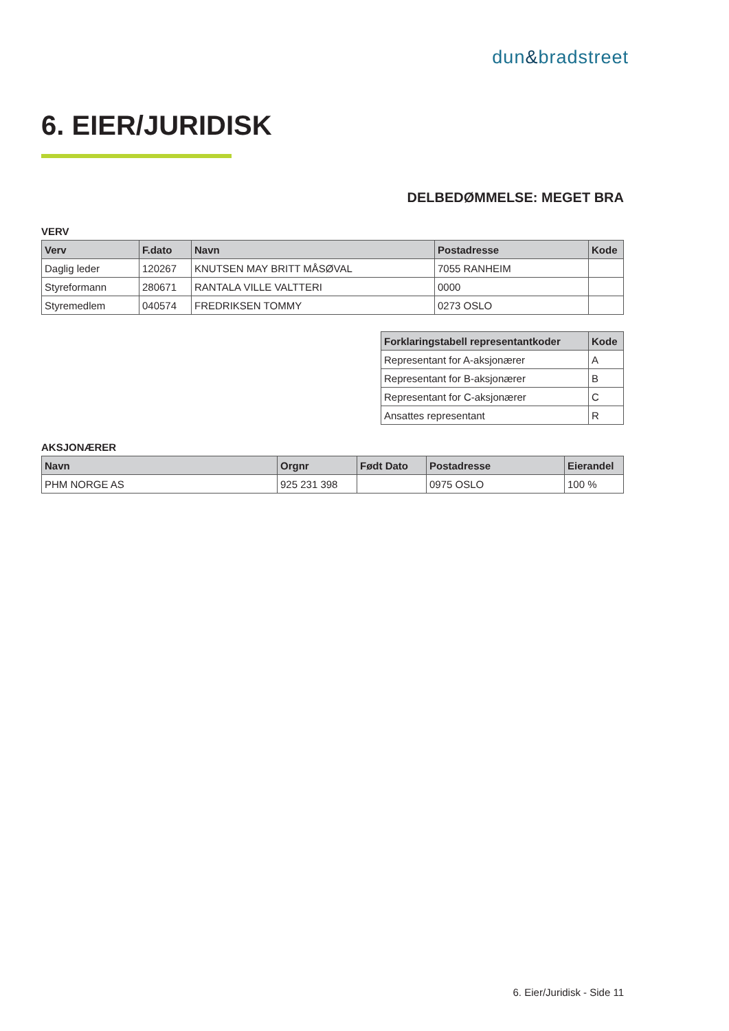dun&bradstreet
6. EIER/JURIDISK
DELBEDØMMELSE: MEGET BRA
VERV
| Verv | F.dato | Navn | Postadresse | Kode |
| --- | --- | --- | --- | --- |
| Daglig leder | 120267 | KNUTSEN MAY BRITT MÅSØVAL | 7055 RANHEIM | |
| Styreformann | 280671 | RANTALA VILLE VALTTERI | 0000 | |
| Styremedlem | 040574 | FREDRIKSEN TOMMY | 0273 OSLO | |
| Forklaringstabell representantkoder | Kode |
| --- | --- |
| Representant for A-aksjonærer | A |
| Representant for B-aksjonærer | B |
| Representant for C-aksjonærer | C |
| Ansattes representant | R |
AKSJONÆRER
| Navn | Orgnr | Født Dato | Postadresse | Eierandel |
| --- | --- | --- | --- | --- |
| PHM NORGE AS | 925 231 398 | | 0975 OSLO | 100 % |
6. Eier/Juridisk - Side 11